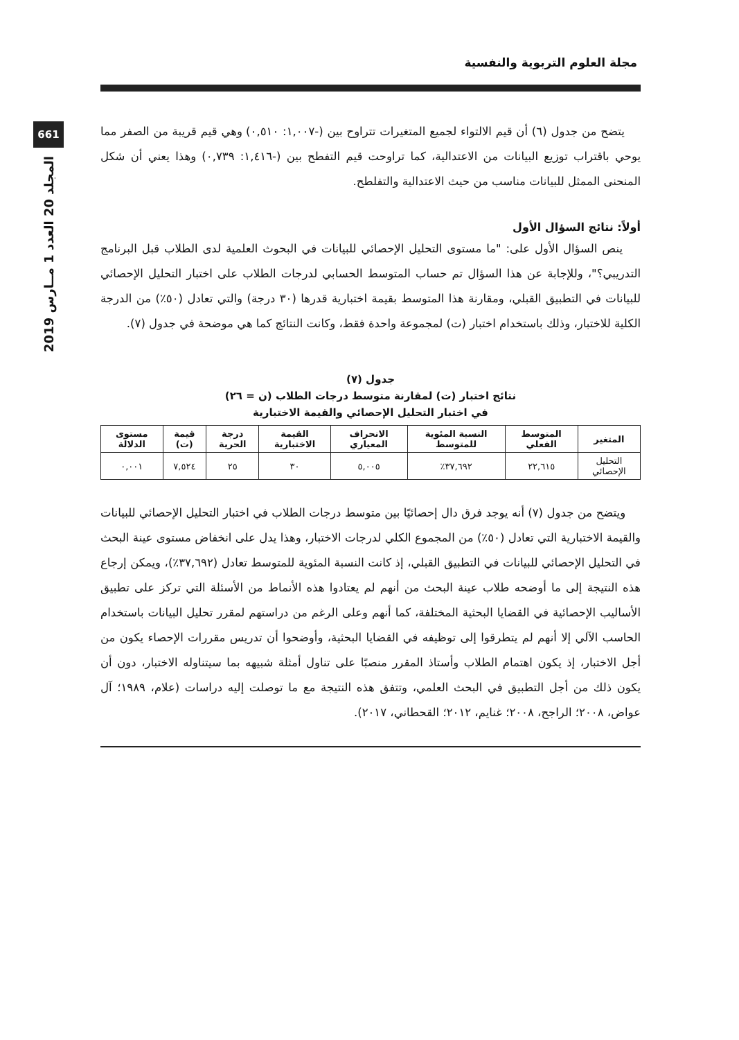661
المجلد 20 العدد 1 مــارس 2019
مجلة العلوم التربوية والنفسية
يتضح من جدول (٦) أن قيم الالتواء لجميع المتغيرات تتراوح بين (-١,٠٠٧: ٠,٥١٠) وهي قيم قريبة من الصفر مما يوحي باقتراب توزيع البيانات من الاعتدالية، كما تراوحت قيم التفطح بين (-١,٤١٦: ٠,٧٣٩) وهذا يعني أن شكل المنحنى الممثل للبيانات مناسب من حيث الاعتدالية والتفلطح.
أولاً: نتائج السؤال الأول
ينص السؤال الأول على: "ما مستوى التحليل الإحصائي للبيانات في البحوث العلمية لدى الطلاب قبل البرنامج التدريبي؟"، وللإجابة عن هذا السؤال تم حساب المتوسط الحسابي لدرجات الطلاب على اختبار التحليل الإحصائي للبيانات في التطبيق القبلي، ومقارنة هذا المتوسط بقيمة اختبارية قدرها (٣٠ درجة) والتي تعادل (٥٠٪) من الدرجة الكلية للاختبار، وذلك باستخدام اختبار (ت) لمجموعة واحدة فقط، وكانت النتائج كما هي موضحة في جدول (٧).
جدول (٧)
نتائج اختبار (ت) لمقارنة متوسط درجات الطلاب (ن = ٢٦)
في اختبار التحليل الإحصائي والقيمة الاختبارية
| المتغير | المتوسط الفعلي | النسبة المئوية للمتوسط | الانحراف المعياري | القيمة الاختبارية | درجة الحرية | قيمة (ت) | مستوى الدلالة |
| --- | --- | --- | --- | --- | --- | --- | --- |
| التحليل الإحصائي | ٢٢,٦١٥ | ٣٧,٦٩٢٪ | ٥,٠٠٥ | ٣٠ | ٢٥ | ٧,٥٢٤ | ٠,٠٠١ |
ويتضح من جدول (٧) أنه يوجد فرق دال إحصائيًا بين متوسط درجات الطلاب في اختبار التحليل الإحصائي للبيانات والقيمة الاختبارية التي تعادل (٥٠٪) من المجموع الكلي لدرجات الاختبار، وهذا يدل على انخفاض مستوى عينة البحث في التحليل الإحصائي للبيانات في التطبيق القبلي، إذ كانت النسبة المئوية للمتوسط تعادل (٣٧,٦٩٢٪)، ويمكن إرجاع هذه النتيجة إلى ما أوضحه طلاب عينة البحث من أنهم لم يعتادوا هذه الأنماط من الأسئلة التي تركز على تطبيق الأساليب الإحصائية في القضايا البحثية المختلفة، كما أنهم وعلى الرغم من دراستهم لمقرر تحليل البيانات باستخدام الحاسب الآلي إلا أنهم لم يتطرقوا إلى توظيفه في القضايا البحثية، وأوضحوا أن تدريس مقررات الإحصاء يكون من أجل الاختبار، إذ يكون اهتمام الطلاب وأستاذ المقرر منصبًا على تناول أمثلة شبيهه بما سيتناوله الاختبار، دون أن يكون ذلك من أجل التطبيق في البحث العلمي، وتتفق هذه النتيجة مع ما توصلت إليه دراسات (علام، ١٩٨٩؛ آل عواض، ٢٠٠٨؛ الراجح، ٢٠٠٨؛ غنايم، ٢٠١٢؛ القحطاني، ٢٠١٧).